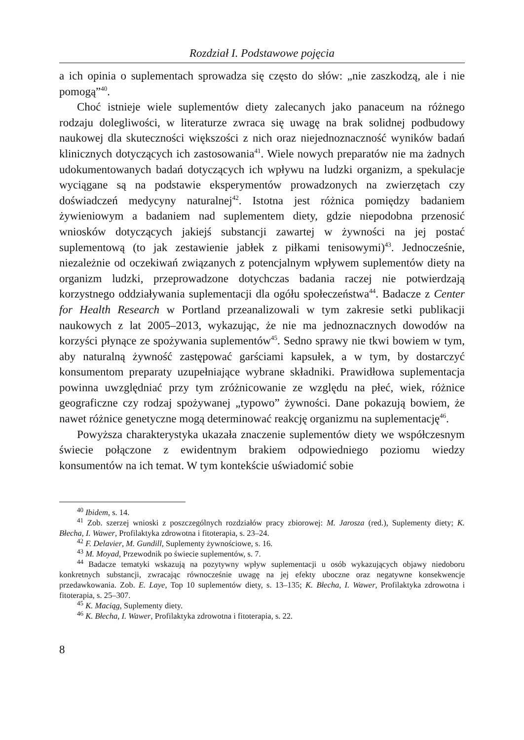Rozdział I. Podstawowe pojęcia
a ich opinia o suplementach sprowadza się często do słów: „nie zaszkodzą, ale i nie pomogą”<sup>40</sup>.
Choć istnieje wiele suplementów diety zalecanych jako panaceum na różnego rodzaju dolegliwości, w literaturze zwraca się uwagę na brak solidnej podbudowy naukowej dla skuteczności większości z nich oraz niejednoznaczność wyników badań klinicznych dotyczących ich zastosowania<sup>41</sup>. Wiele nowych preparatów nie ma żadnych udokumentowanych badań dotyczących ich wpływu na ludzki organizm, a spekulacje wyciągane są na podstawie eksperymentów prowadzonych na zwierzętach czy doświadczeń medycyny naturalnej<sup>42</sup>. Istotna jest różnica pomiędzy badaniem żywieniowym a badaniem nad suplementem diety, gdzie niepodobna przenosić wniosków dotyczących jakiejś substancji zawartej w żywności na jej postać suplementową (to jak zestawienie jabłek z piłkami tenisowymi)<sup>43</sup>. Jednocześnie, niezależnie od oczekiwań związanych z potencjalnym wpływem suplementów diety na organizm ludzki, przeprowadzone dotychczas badania raczej nie potwierdzają korzystnego oddziaływania suplementacji dla ogółu społeczeństwa<sup>44</sup>. Badacze z Center for Health Research w Portland przeanalizowali w tym zakresie setki publikacji naukowych z lat 2005–2013, wykazując, że nie ma jednoznacznych dowodów na korzyści płynące ze spożywania suplementów<sup>45</sup>. Sedno sprawy nie tkwi bowiem w tym, aby naturalną żywność zastępować garściami kapsułek, a w tym, by dostarczyć konsumentom preparaty uzupełniające wybrane składniki. Prawidłowa suplementacja powinna uwzględniać przy tym zróżnicowanie ze względu na płeć, wiek, różnice geograficzne czy rodzaj spożywanej „typowo” żywności. Dane pokazują bowiem, że nawet różnice genetyczne mogą determinować reakcję organizmu na suplementację<sup>46</sup>.
Powyższa charakterystyka ukazała znaczenie suplementów diety we współczesnym świecie połączone z ewidentnym brakiem odpowiedniego poziomu wiedzy konsumentów na ich temat. W tym kontekście uświadomić sobie
<sup>40</sup> Ibidem, s. 14.
<sup>41</sup> Zob. szerzej wnioski z poszczególnych rozdziałów pracy zbiorowej: M. Jarosza (red.), Suplementy diety; K. Błecha, I. Wawer, Profilaktyka zdrowotna i fitoterapia, s. 23–24.
<sup>42</sup> F. Delavier, M. Gundill, Suplementy żywnościowe, s. 16.
<sup>43</sup> M. Moyad, Przewodnik po świecie suplementów, s. 7.
<sup>44</sup> Badacze tematyki wskazują na pozytywny wpływ suplementacji u osób wykazujących objawy niedoboru konkretnych substancji, zwracając równocześnie uwagę na jej efekty uboczne oraz negatywne konsekwencje przedawkowania. Zob. E. Laye, Top 10 suplementów diety, s. 13–135; K. Błecha, I. Wawer, Profilaktyka zdrowotna i fitoterapia, s. 25–307.
<sup>45</sup> K. Maciąg, Suplementy diety.
<sup>46</sup> K. Błecha, I. Wawer, Profilaktyka zdrowotna i fitoterapia, s. 22.
8